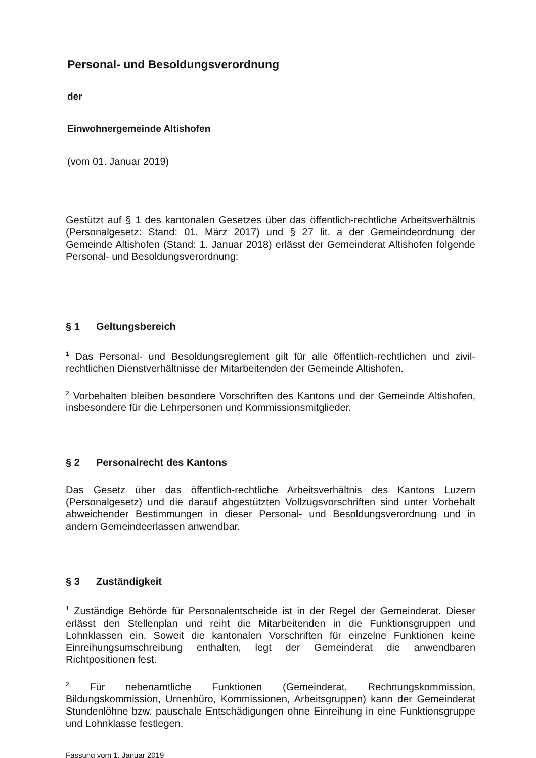Personal- und Besoldungsverordnung
der
Einwohnergemeinde Altishofen
(vom 01. Januar 2019)
Gestützt auf § 1 des kantonalen Gesetzes über das öffentlich-rechtliche Arbeitsverhältnis (Personalgesetz: Stand: 01. März 2017) und § 27 lit. a der Gemeindeordnung der Gemeinde Altishofen (Stand: 1. Januar 2018) erlässt der Gemeinderat Altishofen folgende Personal- und Besoldungsverordnung:
§ 1 Geltungsbereich
<sup>1</sup> Das Personal- und Besoldungsreglement gilt für alle öffentlich-rechtlichen und zivil-rechtlichen Dienstverhältnisse der Mitarbeitenden der Gemeinde Altishofen.
<sup>2</sup> Vorbehalten bleiben besondere Vorschriften des Kantons und der Gemeinde Altishofen, insbesondere für die Lehrpersonen und Kommissionsmitglieder.
§ 2 Personalrecht des Kantons
Das Gesetz über das öffentlich-rechtliche Arbeitsverhältnis des Kantons Luzern (Personalgesetz) und die darauf abgestützten Vollzugsvorschriften sind unter Vorbehalt abweichender Bestimmungen in dieser Personal- und Besoldungsverordnung und in andern Gemeindeerlassen anwendbar.
§ 3 Zuständigkeit
<sup>1</sup> Zuständige Behörde für Personalentscheide ist in der Regel der Gemeinderat. Dieser erlässt den Stellenplan und reiht die Mitarbeitenden in die Funktionsgruppen und Lohnklassen ein. Soweit die kantonalen Vorschriften für einzelne Funktionen keine Einreihungsumschreibung enthalten, legt der Gemeinderat die anwendbaren Richtpositionen fest.
<sup>2</sup> Für nebenamtliche Funktionen (Gemeinderat, Rechnungskommission, Bildungskommission, Urnenbüro, Kommissionen, Arbeitsgruppen) kann der Gemeinderat Stundenlöhne bzw. pauschale Entschädigungen ohne Einreihung in eine Funktionsgruppe und Lohnklasse festlegen.
Fassung vom 1. Januar 2019